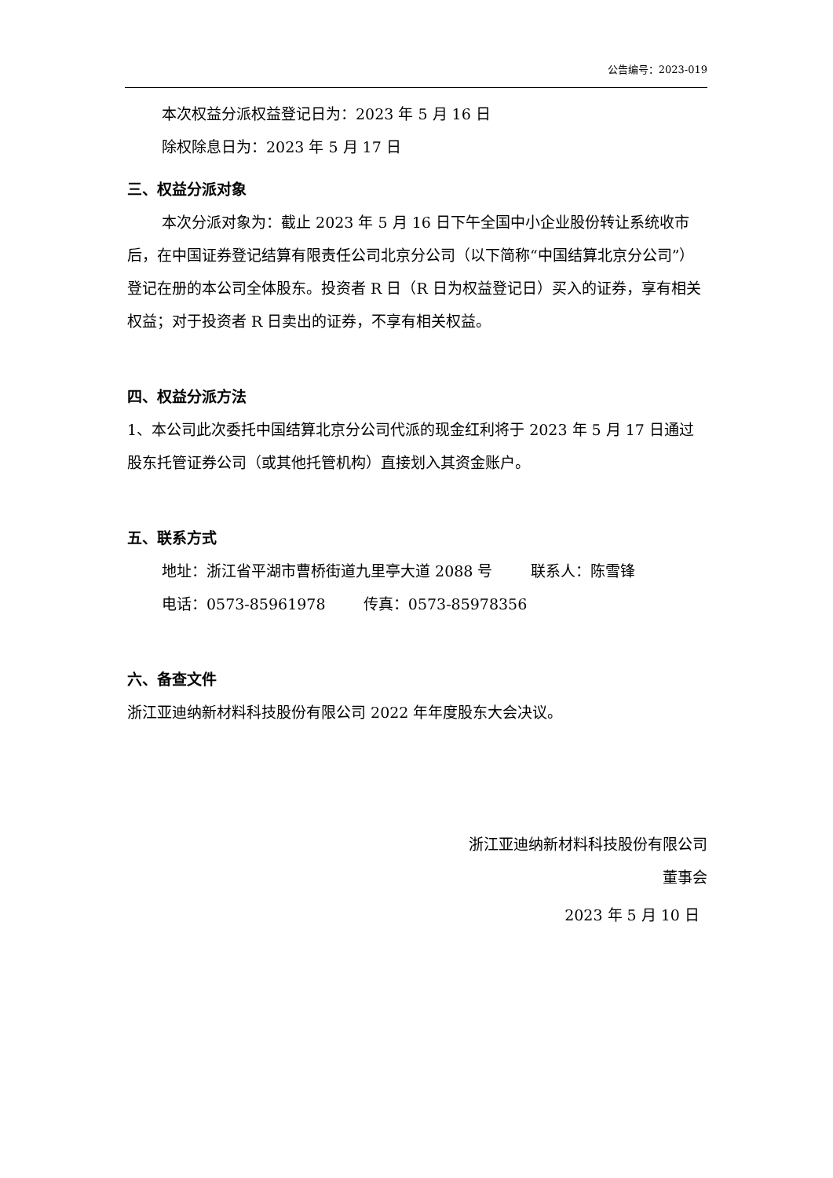公告编号：2023-019
本次权益分派权益登记日为：2023 年 5 月 16 日
除权除息日为：2023 年 5 月 17 日
三、权益分派对象
本次分派对象为：截止 2023 年 5 月 16 日下午全国中小企业股份转让系统收市后，在中国证券登记结算有限责任公司北京分公司（以下简称“中国结算北京分公司”）登记在册的本公司全体股东。投资者 R 日（R 日为权益登记日）买入的证券，享有相关权益；对于投资者 R 日卖出的证券，不享有相关权益。
四、权益分派方法
1、本公司此次委托中国结算北京分公司代派的现金红利将于 2023 年 5 月 17 日通过股东托管证券公司（或其他托管机构）直接划入其资金账户。
五、联系方式
地址：浙江省平湖市曹桥街道九里亭大道 2088 号 联系人：陈雪锋
电话：0573-85961978 传真：0573-85978356
六、备查文件
浙江亚迪纳新材料科技股份有限公司 2022 年年度股东大会决议。
浙江亚迪纳新材料科技股份有限公司
董事会
2023 年 5 月 10 日